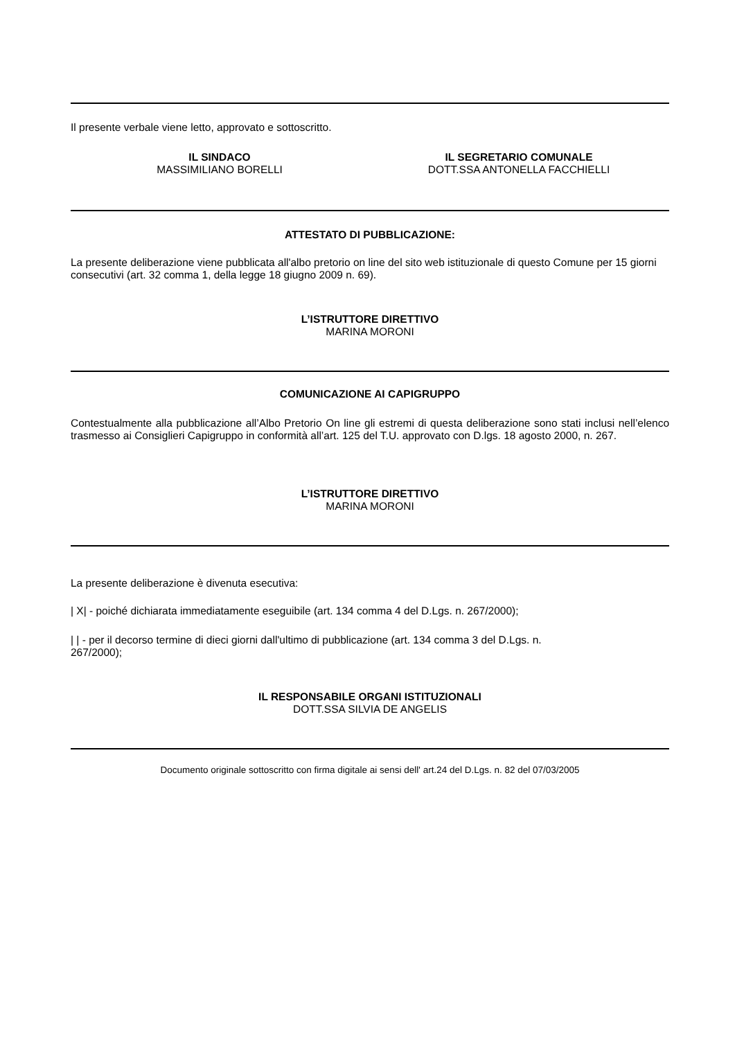Il presente verbale viene letto, approvato e sottoscritto.
IL SINDACO
MASSIMILIANO BORELLI
IL SEGRETARIO COMUNALE
DOTT.SSA ANTONELLA FACCHIELLI
ATTESTATO DI PUBBLICAZIONE:
La presente deliberazione viene pubblicata all'albo pretorio on line del sito web istituzionale di questo Comune per 15 giorni consecutivi (art. 32 comma 1, della legge 18 giugno 2009 n. 69).
L’ISTRUTTORE DIRETTIVO
MARINA MORONI
COMUNICAZIONE AI CAPIGRUPPO
Contestualmente alla pubblicazione all’Albo Pretorio On line gli estremi di questa deliberazione sono stati inclusi nell’elenco trasmesso ai Consiglieri Capigruppo in conformità all’art. 125 del T.U. approvato con D.lgs. 18 agosto 2000, n. 267.
L’ISTRUTTORE DIRETTIVO
MARINA MORONI
La presente deliberazione è divenuta esecutiva:
| X| - poiché dichiarata immediatamente eseguibile (art. 134 comma 4 del D.Lgs. n. 267/2000);
| | - per il decorso termine di dieci giorni dall'ultimo di pubblicazione (art. 134 comma 3 del D.Lgs. n.
267/2000);
IL RESPONSABILE ORGANI ISTITUZIONALI
DOTT.SSA SILVIA DE ANGELIS
Documento originale sottoscritto con firma digitale ai sensi dell' art.24 del D.Lgs. n. 82 del 07/03/2005